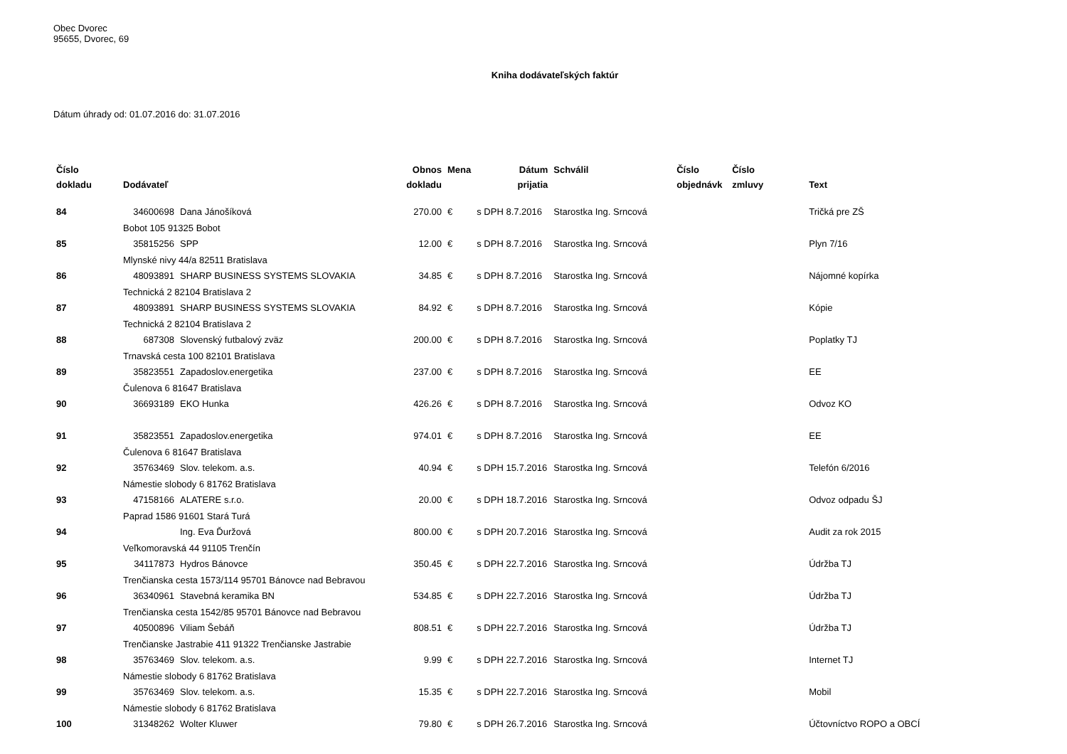Obec Dvorec
95655, Dvorec, 69
Kniha dodávateľských faktúr
Dátum úhrady od: 01.07.2016 do: 31.07.2016
| Číslo dokladu | Dodávateľ | | Obnos dokladu | Mena | Dátum prijatia | Schválil | Číslo objednávk | Číslo zmluvy | Text |
| --- | --- | --- | --- | --- | --- | --- | --- | --- | --- |
| 84 | 34600698 | Dana Jánošíková | 270.00 | € | s DPH 8.7.2016 | Starostka Ing. Srncová | | | Tričká pre ZŠ |
| | Bobot 105 91325 Bobot | | | | | | | | |
| 85 | 35815256 | SPP | 12.00 | € | s DPH 8.7.2016 | Starostka Ing. Srncová | | | Plyn 7/16 |
| | Mlynské nivy 44/a 82511 Bratislava | | | | | | | | |
| 86 | 48093891 | SHARP BUSINESS SYSTEMS SLOVAKIA | 34.85 | € | s DPH 8.7.2016 | Starostka Ing. Srncová | | | Nájomné kopírka |
| | Technická 2 82104 Bratislava 2 | | | | | | | | |
| 87 | 48093891 | SHARP BUSINESS SYSTEMS SLOVAKIA | 84.92 | € | s DPH 8.7.2016 | Starostka Ing. Srncová | | | Kópie |
| | Technická 2 82104 Bratislava 2 | | | | | | | | |
| 88 | 687308 | Slovenský futbalový zväz | 200.00 | € | s DPH 8.7.2016 | Starostka Ing. Srncová | | | Poplatky TJ |
| | Trnavská cesta 100 82101 Bratislava | | | | | | | | |
| 89 | 35823551 | Zapadoslov.energetika | 237.00 | € | s DPH 8.7.2016 | Starostka Ing. Srncová | | | EE |
| | Čulenova 6 81647 Bratislava | | | | | | | | |
| 90 | 36693189 | EKO Hunka | 426.26 | € | s DPH 8.7.2016 | Starostka Ing. Srncová | | | Odvoz KO |
| 91 | 35823551 | Zapadoslov.energetika | 974.01 | € | s DPH 8.7.2016 | Starostka Ing. Srncová | | | EE |
| | Čulenova 6 81647 Bratislava | | | | | | | | |
| 92 | 35763469 | Slov. telekom. a.s. | 40.94 | € | s DPH 15.7.2016 | Starostka Ing. Srncová | | | Telefón 6/2016 |
| | Námestie slobody 6 81762 Bratislava | | | | | | | | |
| 93 | 47158166 | ALATERE s.r.o. | 20.00 | € | s DPH 18.7.2016 | Starostka Ing. Srncová | | | Odvoz odpadu ŠJ |
| | Paprad 1586 91601 Stará Turá | | | | | | | | |
| 94 | | Ing. Eva Ďuržová | 800.00 | € | s DPH 20.7.2016 | Starostka Ing. Srncová | | | Audit za rok 2015 |
| | Veľkomoravská 44 91105 Trenčín | | | | | | | | |
| 95 | 34117873 | Hydros Bánovce | 350.45 | € | s DPH 22.7.2016 | Starostka Ing. Srncová | | | Údržba TJ |
| | Trenčianska cesta 1573/114 95701 Bánovce nad Bebravou | | | | | | | | |
| 96 | 36340961 | Stavebná keramika BN | 534.85 | € | s DPH 22.7.2016 | Starostka Ing. Srncová | | | Údržba TJ |
| | Trenčianska cesta 1542/85 95701 Bánovce nad Bebravou | | | | | | | | |
| 97 | 40500896 | Viliam Šebáň | 808.51 | € | s DPH 22.7.2016 | Starostka Ing. Srncová | | | Údržba TJ |
| | Trenčianske Jastrabie 411 91322 Trenčianske Jastrabie | | | | | | | | |
| 98 | 35763469 | Slov. telekom. a.s. | 9.99 | € | s DPH 22.7.2016 | Starostka Ing. Srncová | | | Internet TJ |
| | Námestie slobody 6 81762 Bratislava | | | | | | | | |
| 99 | 35763469 | Slov. telekom. a.s. | 15.35 | € | s DPH 22.7.2016 | Starostka Ing. Srncová | | | Mobil |
| | Námestie slobody 6 81762 Bratislava | | | | | | | | |
| 100 | 31348262 | Wolter Kluwer | 79.80 | € | s DPH 26.7.2016 | Starostka Ing. Srncová | | | Účtovníctvo ROPO a OBCÍ |